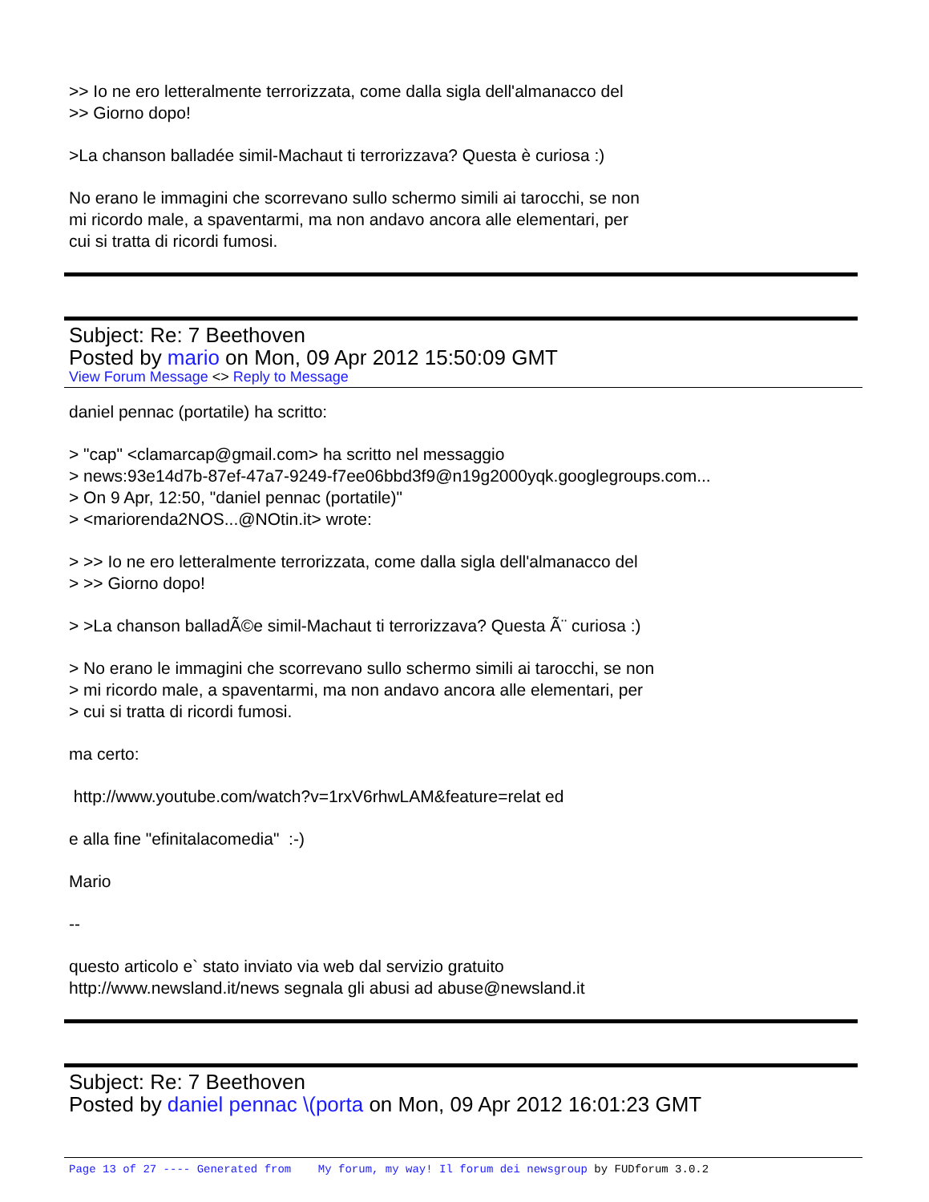>> Io ne ero letteralmente terrorizzata, come dalla sigla dell'almanacco del
>> Giorno dopo!
>La chanson balladée simil-Machaut ti terrorizzava? Questa è curiosa :)
No erano le immagini che scorrevano sullo schermo simili ai tarocchi, se non
mi ricordo male, a spaventarmi, ma non andavo ancora alle elementari, per
cui si tratta di ricordi fumosi.
Subject: Re: 7 Beethoven
Posted by mario on Mon, 09 Apr 2012 15:50:09 GMT
View Forum Message <> Reply to Message
daniel pennac (portatile) ha scritto:
> "cap" <clamarcap@gmail.com> ha scritto nel messaggio
> news:93e14d7b-87ef-47a7-9249-f7ee06bbd3f9@n19g2000yqk.googlegroups.com...
> On 9 Apr, 12:50, "daniel pennac (portatile)"
> <mariorenda2NOS...@NOtin.it> wrote:
> >> Io ne ero letteralmente terrorizzata, come dalla sigla dell'almanacco del
> >> Giorno dopo!
> >La chanson balladÃ©e simil-Machaut ti terrorizzava? Questa Ã¨ curiosa :)
> No erano le immagini che scorrevano sullo schermo simili ai tarocchi, se non
> mi ricordo male, a spaventarmi, ma non andavo ancora alle elementari, per
> cui si tratta di ricordi fumosi.
ma certo:
http://www.youtube.com/watch?v=1rxV6rhwLAM&feature=relat ed
e alla fine "efinitalacomedia" :-)
Mario
--
questo articolo e` stato inviato via web dal servizio gratuito
http://www.newsland.it/news segnala gli abusi ad abuse@newsland.it
Subject: Re: 7 Beethoven
Posted by daniel pennac \(porta on Mon, 09 Apr 2012 16:01:23 GMT
Page 13 of 27 ---- Generated from My forum, my way! Il forum dei newsgroup by FUDforum 3.0.2